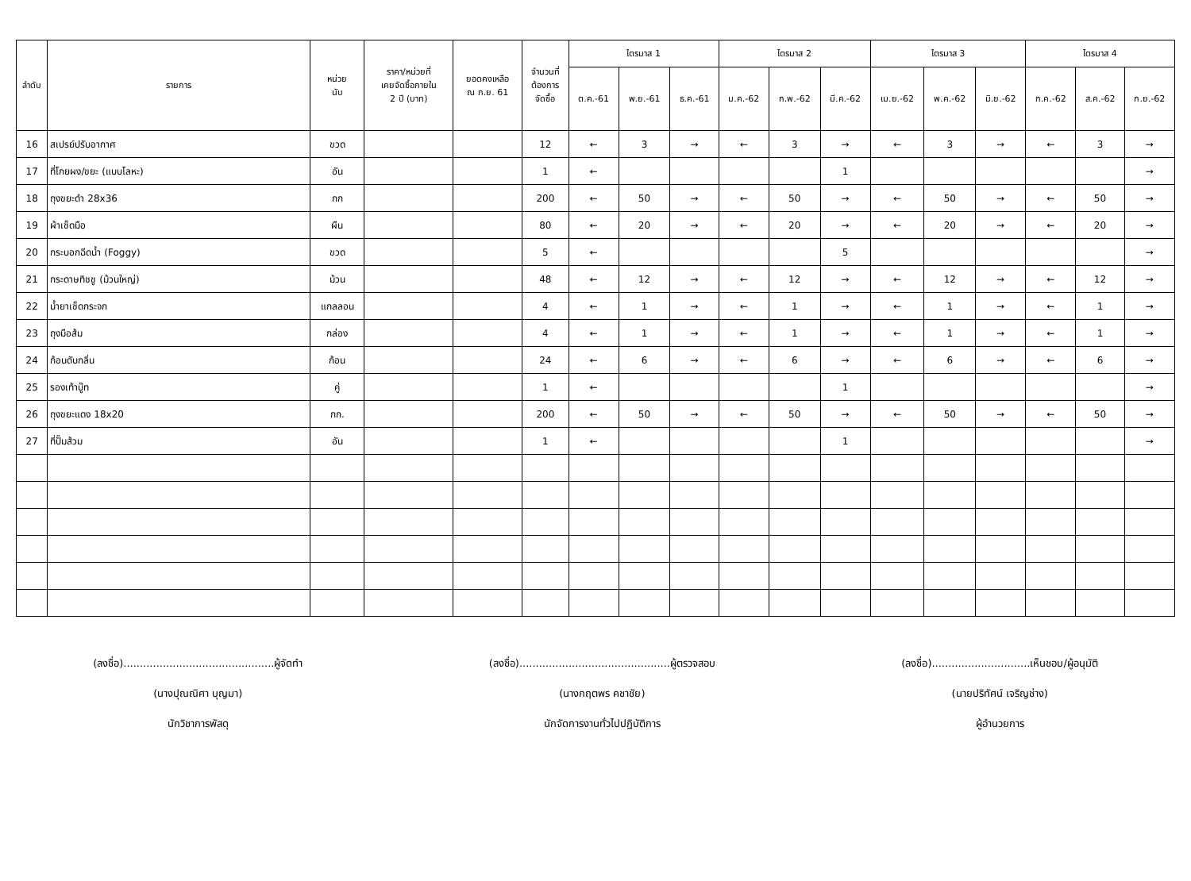| ลำดับ | รายการ | หน่วย นับ | ราคา/หน่วยที่ เคยจัดซื้อภายใน 2 ปี (บาท) | ยอดคงเหลือ ณ ก.ย. 61 | จำนวนที่ ต้องการ จัดซื้อ | ไตรมาส 1 | | | ไตรมาส 2 | | | ไตรมาส 3 | | | ไตรมาส 4 | | |
| --- | --- | --- | --- | --- | --- | --- | --- | --- | --- | --- | --- | --- | --- | --- | --- | --- | --- |
| | | | | | | ต.ค.-61 | พ.ย.-61 | ธ.ค.-61 | ม.ค.-62 | ก.พ.-62 | มี.ค.-62 | เม.ย.-62 | พ.ค.-62 | มิ.ย.-62 | ก.ค.-62 | ส.ค.-62 | ก.ย.-62 |
| 16 | สเปรย์ปรับอากาศ | ขวด | | | 12 | ← | 3 | → | ← | 3 | → | ← | 3 | → | ← | 3 | → |
| 17 | ที่โกยผง/ขยะ (แบบโลหะ) | อัน | | | 1 | ← | | | | | 1 | | | | | | → |
| 18 | ถุงขยะดำ 28x36 | กก | | | 200 | ← | 50 | → | ← | 50 | → | ← | 50 | → | ← | 50 | → |
| 19 | ผ้าเช็ดมือ | ผืน | | | 80 | ← | 20 | → | ← | 20 | → | ← | 20 | → | ← | 20 | → |
| 20 | กระบอกฉีดน้ำ (Foggy) | ขวด | | | 5 | ← | | | | | 5 | | | | | | → |
| 21 | กระดาษทิชชู (ม้วนใหญ่) | ม้วน | | | 48 | ← | 12 | → | ← | 12 | → | ← | 12 | → | ← | 12 | → |
| 22 | น้ำยาเช็ดกระจก | แกลลอน | | | 4 | ← | 1 | → | ← | 1 | → | ← | 1 | → | ← | 1 | → |
| 23 | ถุงมือส้ม | กล่อง | | | 4 | ← | 1 | → | ← | 1 | → | ← | 1 | → | ← | 1 | → |
| 24 | ก้อนดับกลิ่น | ก้อน | | | 24 | ← | 6 | → | ← | 6 | → | ← | 6 | → | ← | 6 | → |
| 25 | รองเท้าบู๊ท | คู่ | | | 1 | ← | | | | | 1 | | | | | | → |
| 26 | ถุงขยะแดง 18x20 | กก. | | | 200 | ← | 50 | → | ← | 50 | → | ← | 50 | → | ← | 50 | → |
| 27 | ที่ปั๊มส้วม | อัน | | | 1 | ← | | | | | 1 | | | | | | → |
(ลงชื่อ)..............................................ผู้จัดทำ
(นางปุณณิศา บุญมา)
นักวิชาการพัสดุ
(ลงชื่อ)..............................................ผู้ตรวจสอบ
(นางกฤตพร คชาชัย)
นักจัดการงานทั่วไปปฏิบัติการ
(ลงชื่อ)..............................เห็นชอบ/ผู้อนุมัติ
(นายปริทัศน์ เจริญช่าง)
ผู้อำนวยการ